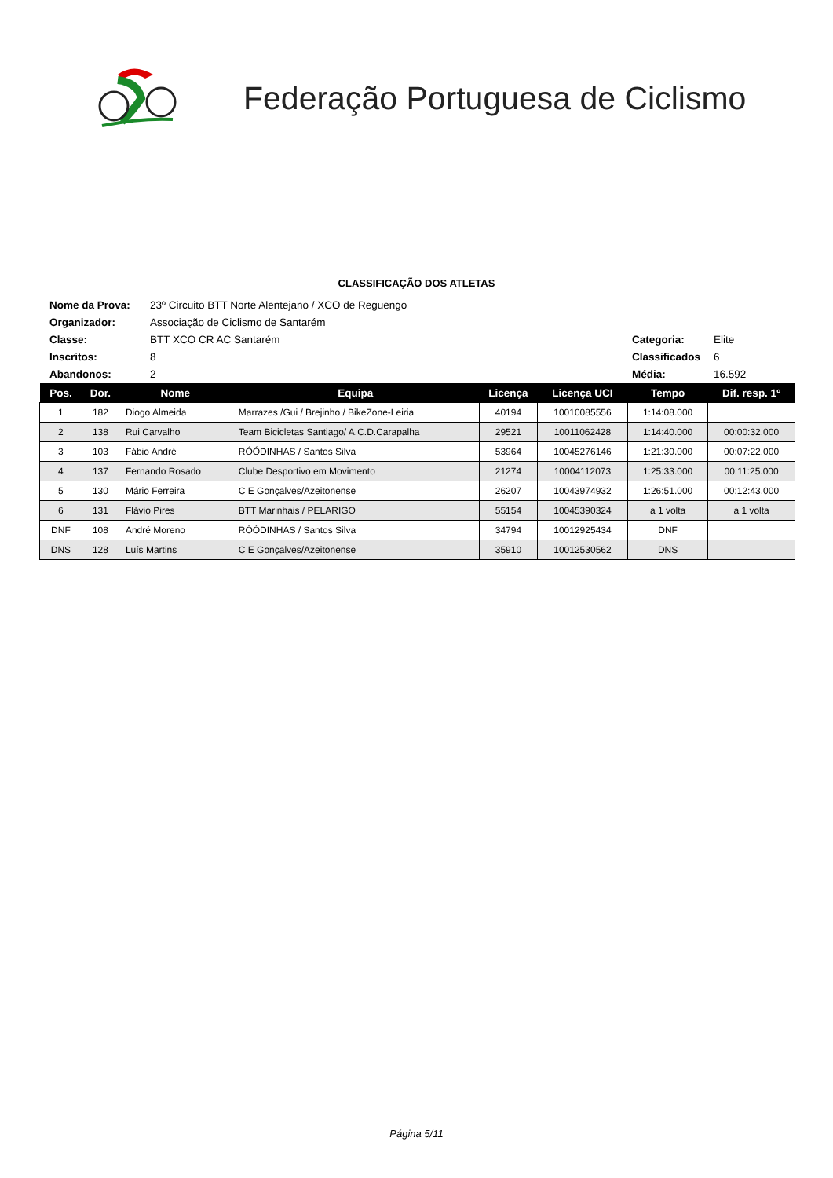Federação Portuguesa de Ciclismo
CLASSIFICAÇÃO DOS ATLETAS
| Nome da Prova: | 23º Circuito BTT Norte Alentejano / XCO de Reguengo | | |
| Organizador: | Associação de Ciclismo de Santarém | | |
| Classe: | BTT XCO CR AC Santarém | Categoria: | Elite |
| Inscritos: | 8 | Classificados | 6 |
| Abandonos: | 2 | Média: | 16.592 |
| Pos. | Dor. | Nome | Equipa | Licença | Licença UCI | Tempo | Dif. resp. 1º |
| --- | --- | --- | --- | --- | --- | --- | --- |
| 1 | 182 | Diogo Almeida | Marrazes /Gui / Brejinho / BikeZone-Leiria | 40194 | 10010085556 | 1:14:08.000 | |
| 2 | 138 | Rui Carvalho | Team Bicicletas Santiago/ A.C.D.Carapalha | 29521 | 10011062428 | 1:14:40.000 | 00:00:32.000 |
| 3 | 103 | Fábio André | RÓÓDINHAS / Santos Silva | 53964 | 10045276146 | 1:21:30.000 | 00:07:22.000 |
| 4 | 137 | Fernando Rosado | Clube Desportivo em Movimento | 21274 | 10004112073 | 1:25:33.000 | 00:11:25.000 |
| 5 | 130 | Mário Ferreira | C E Gonçalves/Azeitonense | 26207 | 10043974932 | 1:26:51.000 | 00:12:43.000 |
| 6 | 131 | Flávio Pires | BTT Marinhais / PELARIGO | 55154 | 10045390324 | a 1 volta | a 1 volta |
| DNF | 108 | André Moreno | RÓÓDINHAS / Santos Silva | 34794 | 10012925434 | DNF | |
| DNS | 128 | Luís Martins | C E Gonçalves/Azeitonense | 35910 | 10012530562 | DNS | |
Página 5/11